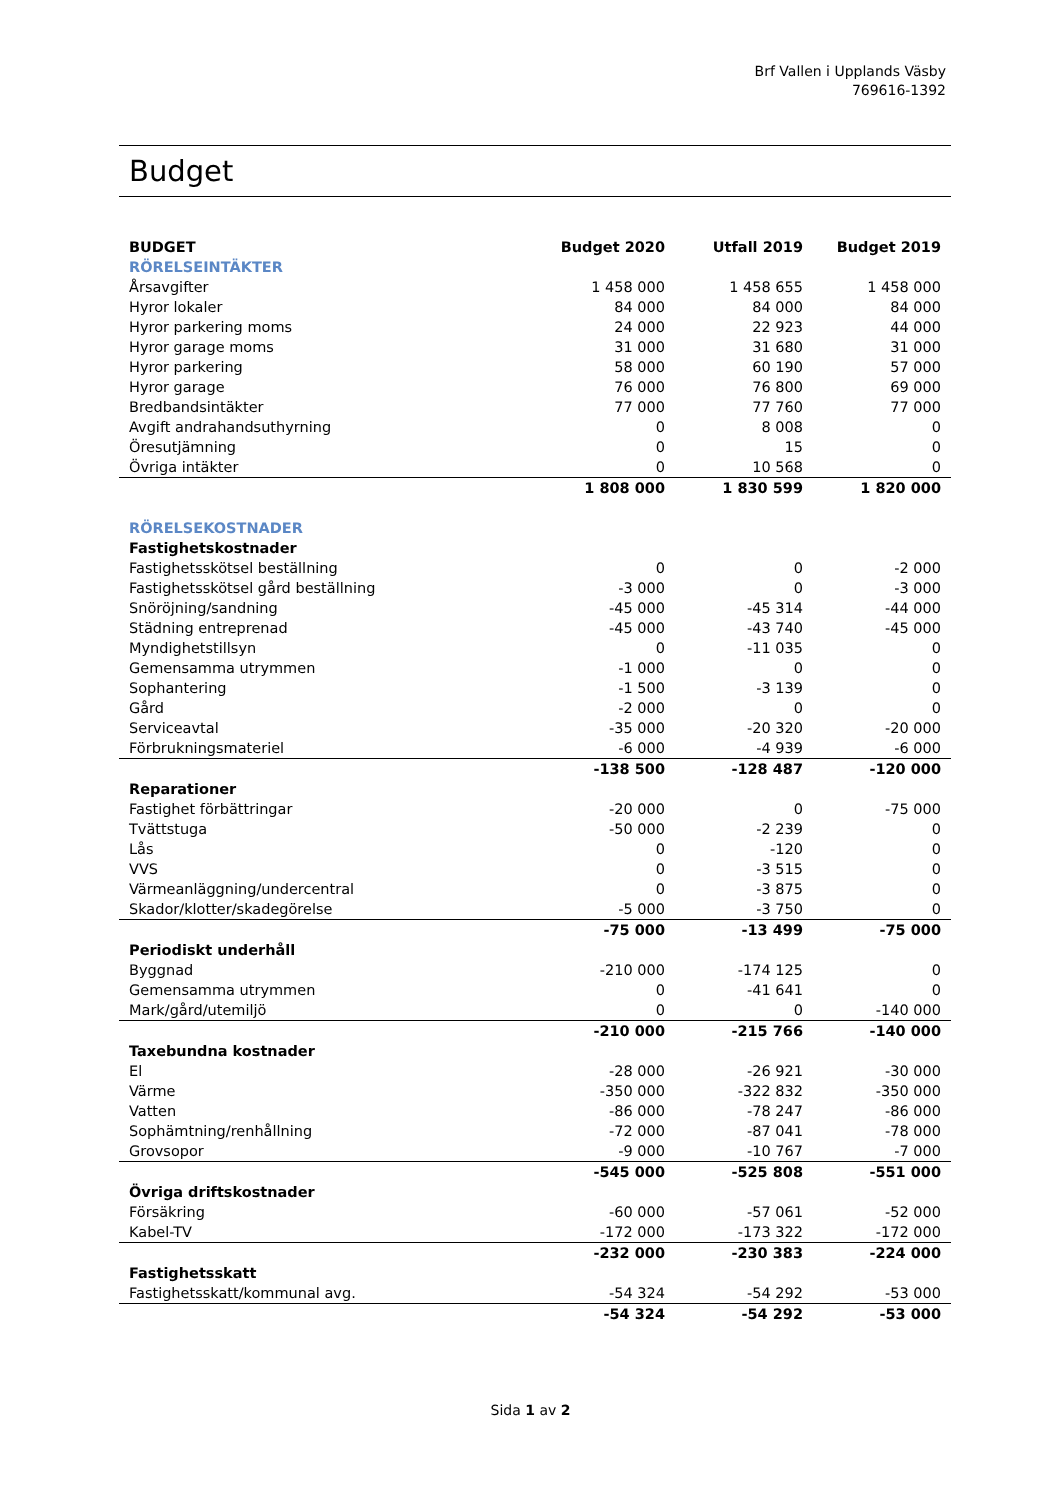Brf Vallen i Upplands Väsby
769616-1392
Budget
| BUDGET | Budget 2020 | Utfall 2019 | Budget 2019 |
| --- | --- | --- | --- |
| RÖRELSEINTÄKTER | | | |
| Årsavgifter | 1 458 000 | 1 458 655 | 1 458 000 |
| Hyror lokaler | 84 000 | 84 000 | 84 000 |
| Hyror parkering moms | 24 000 | 22 923 | 44 000 |
| Hyror garage moms | 31 000 | 31 680 | 31 000 |
| Hyror parkering | 58 000 | 60 190 | 57 000 |
| Hyror garage | 76 000 | 76 800 | 69 000 |
| Bredbandsintäkter | 77 000 | 77 760 | 77 000 |
| Avgift andrahandsuthyrning | 0 | 8 008 | 0 |
| Öresutjämning | 0 | 15 | 0 |
| Övriga intäkter | 0 | 10 568 | 0 |
| | 1 808 000 | 1 830 599 | 1 820 000 |
| RÖRELSEKOSTNADER | | | |
| Fastighetskostnader | | | |
| Fastighetsskötsel beställning | 0 | 0 | -2 000 |
| Fastighetsskötsel gård beställning | -3 000 | 0 | -3 000 |
| Snöröjning/sandning | -45 000 | -45 314 | -44 000 |
| Städning entreprenad | -45 000 | -43 740 | -45 000 |
| Myndighetstillsyn | 0 | -11 035 | 0 |
| Gemensamma utrymmen | -1 000 | 0 | 0 |
| Sophantering | -1 500 | -3 139 | 0 |
| Gård | -2 000 | 0 | 0 |
| Serviceavtal | -35 000 | -20 320 | -20 000 |
| Förbrukningsmateriel | -6 000 | -4 939 | -6 000 |
| | -138 500 | -128 487 | -120 000 |
| Reparationer | | | |
| Fastighet förbättringar | -20 000 | 0 | -75 000 |
| Tvättstuga | -50 000 | -2 239 | 0 |
| Lås | 0 | -120 | 0 |
| VVS | 0 | -3 515 | 0 |
| Värmeanläggning/undercentral | 0 | -3 875 | 0 |
| Skador/klotter/skadegörelse | -5 000 | -3 750 | 0 |
| | -75 000 | -13 499 | -75 000 |
| Periodiskt underhåll | | | |
| Byggnad | -210 000 | -174 125 | 0 |
| Gemensamma utrymmen | 0 | -41 641 | 0 |
| Mark/gård/utemiljö | 0 | 0 | -140 000 |
| | -210 000 | -215 766 | -140 000 |
| Taxebundna kostnader | | | |
| El | -28 000 | -26 921 | -30 000 |
| Värme | -350 000 | -322 832 | -350 000 |
| Vatten | -86 000 | -78 247 | -86 000 |
| Sophämtning/renhållning | -72 000 | -87 041 | -78 000 |
| Grovsopor | -9 000 | -10 767 | -7 000 |
| | -545 000 | -525 808 | -551 000 |
| Övriga driftskostnader | | | |
| Försäkring | -60 000 | -57 061 | -52 000 |
| Kabel-TV | -172 000 | -173 322 | -172 000 |
| | -232 000 | -230 383 | -224 000 |
| Fastighetsskatt | | | |
| Fastighetsskatt/kommunal avg. | -54 324 | -54 292 | -53 000 |
| | -54 324 | -54 292 | -53 000 |
Sida 1 av 2